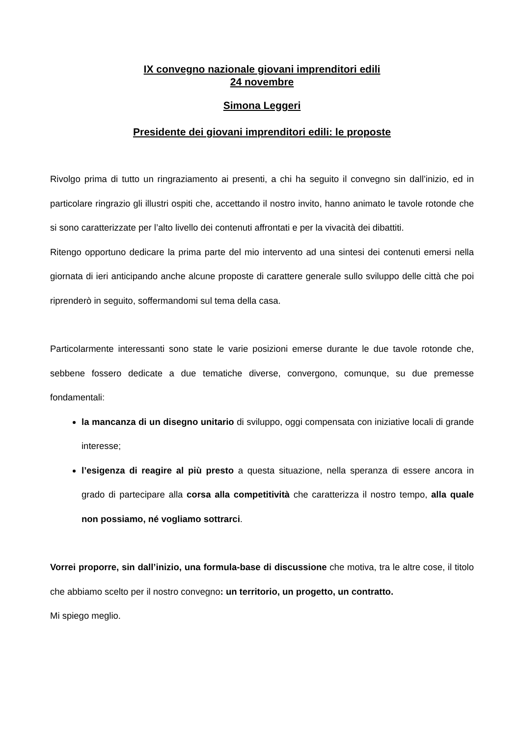IX convegno nazionale giovani imprenditori edili
24 novembre
Simona Leggeri
Presidente dei giovani imprenditori edili: le proposte
Rivolgo prima di tutto un ringraziamento ai presenti, a chi ha seguito il convegno sin dall’inizio, ed in particolare ringrazio gli illustri ospiti che, accettando il nostro invito, hanno animato le tavole rotonde che si sono caratterizzate per l’alto livello dei contenuti affrontati e per la vivacità dei dibattiti.
Ritengo opportuno dedicare la prima parte del mio intervento ad una sintesi dei contenuti emersi nella giornata di ieri anticipando anche alcune proposte di carattere generale sullo sviluppo delle città che poi riprenderò in seguito, soffermandomi sul tema della casa.
Particolarmente interessanti sono state le varie posizioni emerse durante le due tavole rotonde che, sebbene fossero dedicate a due tematiche diverse, convergono, comunque, su due premesse fondamentali:
la mancanza di un disegno unitario di sviluppo, oggi compensata con iniziative locali di grande interesse;
l’esigenza di reagire al più presto a questa situazione, nella speranza di essere ancora in grado di partecipare alla corsa alla competitività che caratterizza il nostro tempo, alla quale non possiamo, né vogliamo sottrarci.
Vorrei proporre, sin dall’inizio, una formula-base di discussione che motiva, tra le altre cose, il titolo che abbiamo scelto per il nostro convegno: un territorio, un progetto, un contratto.
Mi spiego meglio.